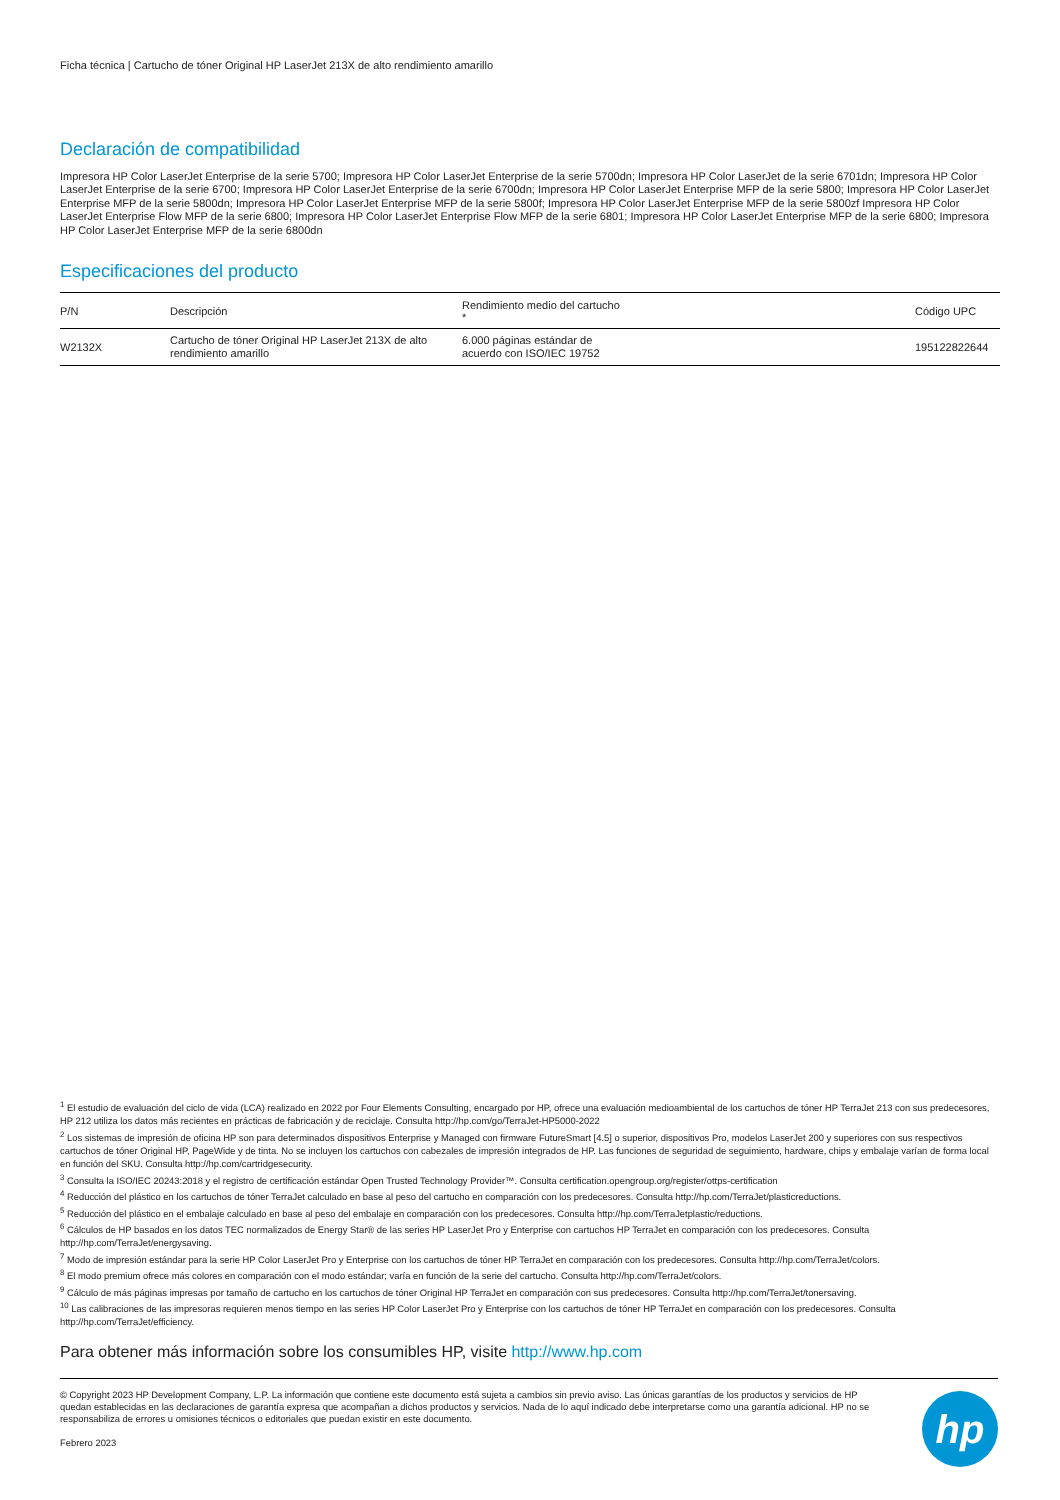Ficha técnica | Cartucho de tóner Original HP LaserJet 213X de alto rendimiento amarillo
Declaración de compatibilidad
Impresora HP Color LaserJet Enterprise de la serie 5700; Impresora HP Color LaserJet Enterprise de la serie 5700dn; Impresora HP Color LaserJet de la serie 6701dn; Impresora HP Color LaserJet Enterprise de la serie 6700; Impresora HP Color LaserJet Enterprise de la serie 6700dn; Impresora HP Color LaserJet Enterprise MFP de la serie 5800; Impresora HP Color LaserJet Enterprise MFP de la serie 5800dn; Impresora HP Color LaserJet Enterprise MFP de la serie 5800f; Impresora HP Color LaserJet Enterprise MFP de la serie 5800zf Impresora HP Color LaserJet Enterprise Flow MFP de la serie 6800; Impresora HP Color LaserJet Enterprise Flow MFP de la serie 6801; Impresora HP Color LaserJet Enterprise MFP de la serie 6800; Impresora HP Color LaserJet Enterprise MFP de la serie 6800dn
Especificaciones del producto
| P/N | Descripción | Rendimiento medio del cartucho * | Código UPC |
| --- | --- | --- | --- |
| W2132X | Cartucho de tóner Original HP LaserJet 213X de alto rendimiento amarillo | 6.000 páginas estándar de acuerdo con ISO/IEC 19752 | 195122822644 |
<sup>1</sup> El estudio de evaluación del ciclo de vida (LCA) realizado en 2022 por Four Elements Consulting, encargado por HP, ofrece una evaluación medioambiental de los cartuchos de tóner HP TerraJet 213 con sus predecesores, HP 212 utiliza los datos más recientes en prácticas de fabricación y de reciclaje. Consulta http://hp.com/go/TerraJet-HP5000-2022
<sup>2</sup> Los sistemas de impresión de oficina HP son para determinados dispositivos Enterprise y Managed con firmware FutureSmart [4.5] o superior, dispositivos Pro, modelos LaserJet 200 y superiores con sus respectivos cartuchos de tóner Original HP, PageWide y de tinta. No se incluyen los cartuchos con cabezales de impresión integrados de HP. Las funciones de seguridad de seguimiento, hardware, chips y embalaje varían de forma local en función del SKU. Consulta http://hp.com/cartridgesecurity.
<sup>3</sup> Consulta la ISO/IEC 20243:2018 y el registro de certificación estándar Open Trusted Technology Provider™. Consulta certification.opengroup.org/register/ottps-certification
<sup>4</sup> Reducción del plástico en los cartuchos de tóner TerraJet calculado en base al peso del cartucho en comparación con los predecesores. Consulta http://hp.com/TerraJet/plasticreductions.
<sup>5</sup> Reducción del plástico en el embalaje calculado en base al peso del embalaje en comparación con los predecesores. Consulta http://hp.com/TerraJetplastic/reductions.
<sup>6</sup> Cálculos de HP basados en los datos TEC normalizados de Energy Star® de las series HP LaserJet Pro y Enterprise con cartuchos HP TerraJet en comparación con los predecesores. Consulta http://hp.com/TerraJet/energysaving.
<sup>7</sup> Modo de impresión estándar para la serie HP Color LaserJet Pro y Enterprise con los cartuchos de tóner HP TerraJet en comparación con los predecesores. Consulta http://hp.com/TerraJet/colors.
<sup>8</sup> El modo premium ofrece más colores en comparación con el modo estándar; varía en función de la serie del cartucho. Consulta http://hp.com/TerraJet/colors.
<sup>9</sup> Cálculo de más páginas impresas por tamaño de cartucho en los cartuchos de tóner Original HP TerraJet en comparación con sus predecesores. Consulta http://hp.com/TerraJet/tonersaving.
<sup>10</sup> Las calibraciones de las impresoras requieren menos tiempo en las series HP Color LaserJet Pro y Enterprise con los cartuchos de tóner HP TerraJet en comparación con los predecesores. Consulta http://hp.com/TerraJet/efficiency.
Para obtener más información sobre los consumibles HP, visite http://www.hp.com
© Copyright 2023 HP Development Company, L.P. La información que contiene este documento está sujeta a cambios sin previo aviso. Las únicas garantías de los productos y servicios de HP quedan establecidas en las declaraciones de garantía expresa que acompañan a dichos productos y servicios. Nada de lo aquí indicado debe interpretarse como una garantía adicional. HP no se responsabiliza de errores u omisiones técnicos o editoriales que puedan existir en este documento.
Febrero 2023
hp